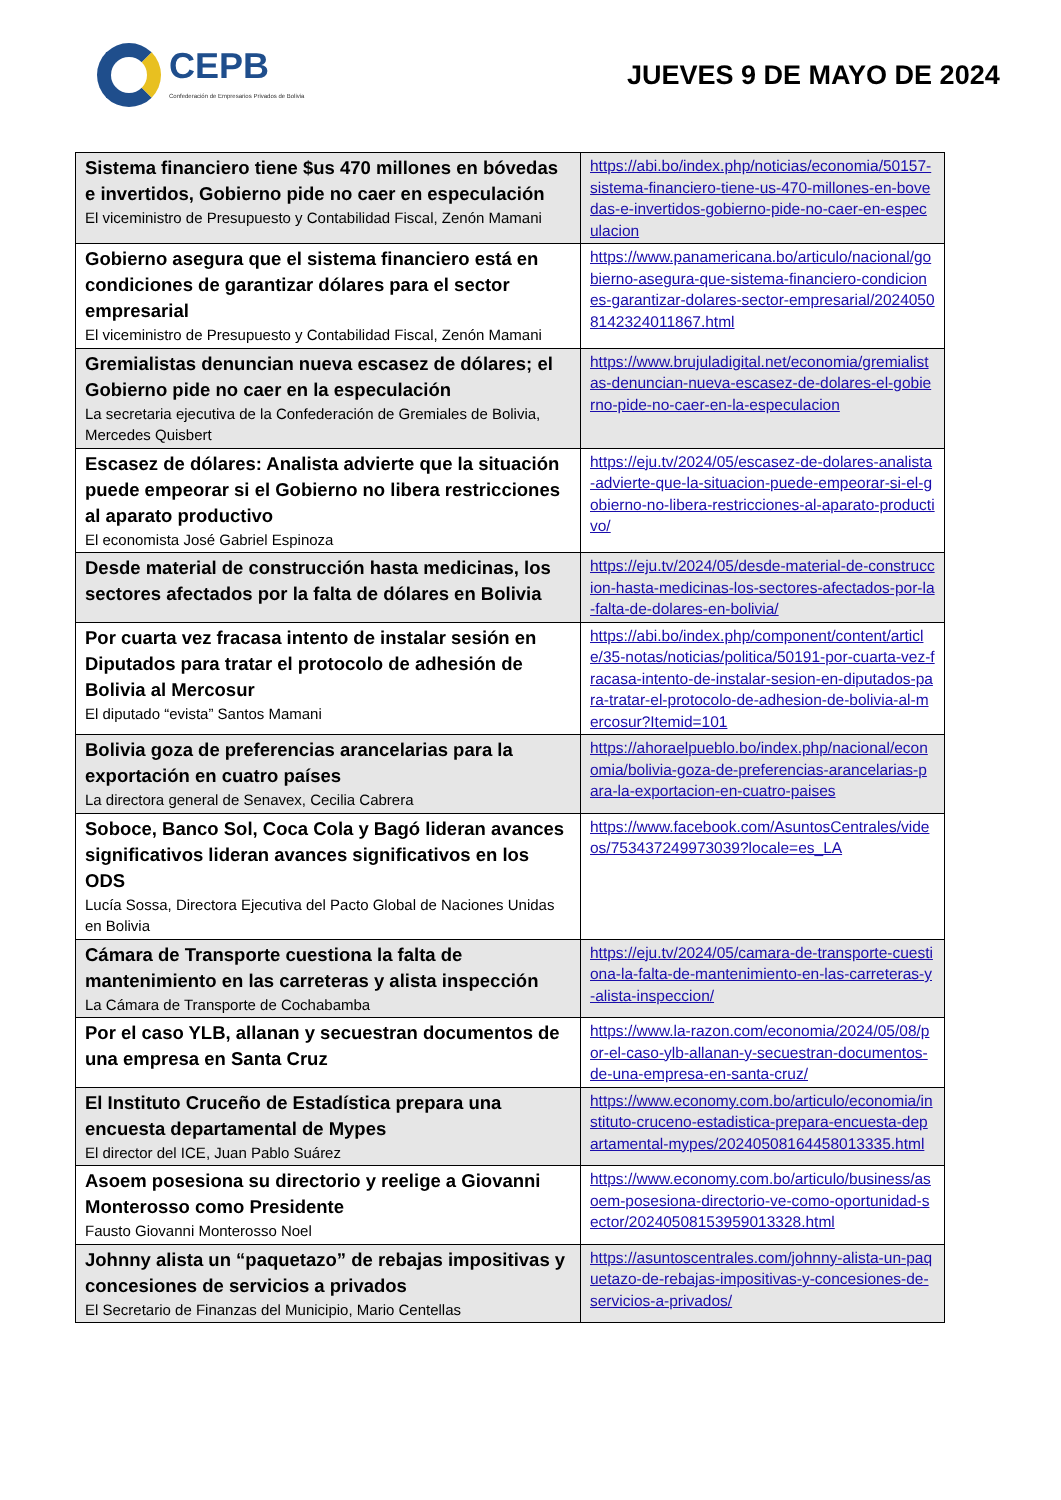CEPB
Confederación de Empresarios Privados de Bolivia
JUEVES 9 DE MAYO DE 2024
| Sistema financiero tiene $us 470 millones en bóvedas e invertidos, Gobierno pide no caer en especulación El viceministro de Presupuesto y Contabilidad Fiscal, Zenón Mamani | https://abi.bo/index.php/noticias/economia/50157-sistema-financiero-tiene-us-470-millones-en-bovedas-e-invertidos-gobierno-pide-no-caer-en-especulacion |
| Gobierno asegura que el sistema financiero está en condiciones de garantizar dólares para el sector empresarial El viceministro de Presupuesto y Contabilidad Fiscal, Zenón Mamani | https://www.panamericana.bo/articulo/nacional/gobierno-asegura-que-sistema-financiero-condiciones-garantizar-dolares-sector-empresarial/20240508142324011867.html |
| Gremialistas denuncian nueva escasez de dólares; el Gobierno pide no caer en la especulación La secretaria ejecutiva de la Confederación de Gremiales de Bolivia, Mercedes Quisbert | https://www.brujuladigital.net/economia/gremialistas-denuncian-nueva-escasez-de-dolares-el-gobierno-pide-no-caer-en-la-especulacion |
| Escasez de dólares: Analista advierte que la situación puede empeorar si el Gobierno no libera restricciones al aparato productivo El economista José Gabriel Espinoza | https://eju.tv/2024/05/escasez-de-dolares-analista-advierte-que-la-situacion-puede-empeorar-si-el-gobierno-no-libera-restricciones-al-aparato-productivo/ |
| Desde material de construcción hasta medicinas, los sectores afectados por la falta de dólares en Bolivia | https://eju.tv/2024/05/desde-material-de-construccion-hasta-medicinas-los-sectores-afectados-por-la-falta-de-dolares-en-bolivia/ |
| Por cuarta vez fracasa intento de instalar sesión en Diputados para tratar el protocolo de adhesión de Bolivia al Mercosur El diputado “evista” Santos Mamani | https://abi.bo/index.php/component/content/article/35-notas/noticias/politica/50191-por-cuarta-vez-fracasa-intento-de-instalar-sesion-en-diputados-para-tratar-el-protocolo-de-adhesion-de-bolivia-al-mercosur?Itemid=101 |
| Bolivia goza de preferencias arancelarias para la exportación en cuatro países La directora general de Senavex, Cecilia Cabrera | https://ahoraelpueblo.bo/index.php/nacional/economia/bolivia-goza-de-preferencias-arancelarias-para-la-exportacion-en-cuatro-paises |
| Soboce, Banco Sol, Coca Cola y Bagó lideran avances significativos lideran avances significativos en los ODS Lucía Sossa, Directora Ejecutiva del Pacto Global de Naciones Unidas en Bolivia | https://www.facebook.com/AsuntosCentrales/videos/753437249973039?locale=es_LA |
| Cámara de Transporte cuestiona la falta de mantenimiento en las carreteras y alista inspección La Cámara de Transporte de Cochabamba | https://eju.tv/2024/05/camara-de-transporte-cuestiona-la-falta-de-mantenimiento-en-las-carreteras-y-alista-inspeccion/ |
| Por el caso YLB, allanan y secuestran documentos de una empresa en Santa Cruz | https://www.la-razon.com/economia/2024/05/08/por-el-caso-ylb-allanan-y-secuestran-documentos-de-una-empresa-en-santa-cruz/ |
| El Instituto Cruceño de Estadística prepara una encuesta departamental de Mypes El director del ICE, Juan Pablo Suárez | https://www.economy.com.bo/articulo/economia/instituto-cruceno-estadistica-prepara-encuesta-departamental-mypes/20240508164458013335.html |
| Asoem posesiona su directorio y reelige a Giovanni Monterosso como Presidente Fausto Giovanni Monterosso Noel | https://www.economy.com.bo/articulo/business/asoem-posesiona-directorio-ve-como-oportunidad-sector/20240508153959013328.html |
| Johnny alista un “paquetazo” de rebajas impositivas y concesiones de servicios a privados El Secretario de Finanzas del Municipio, Mario Centellas | https://asuntoscentrales.com/johnny-alista-un-paquetazo-de-rebajas-impositivas-y-concesiones-de-servicios-a-privados/ |